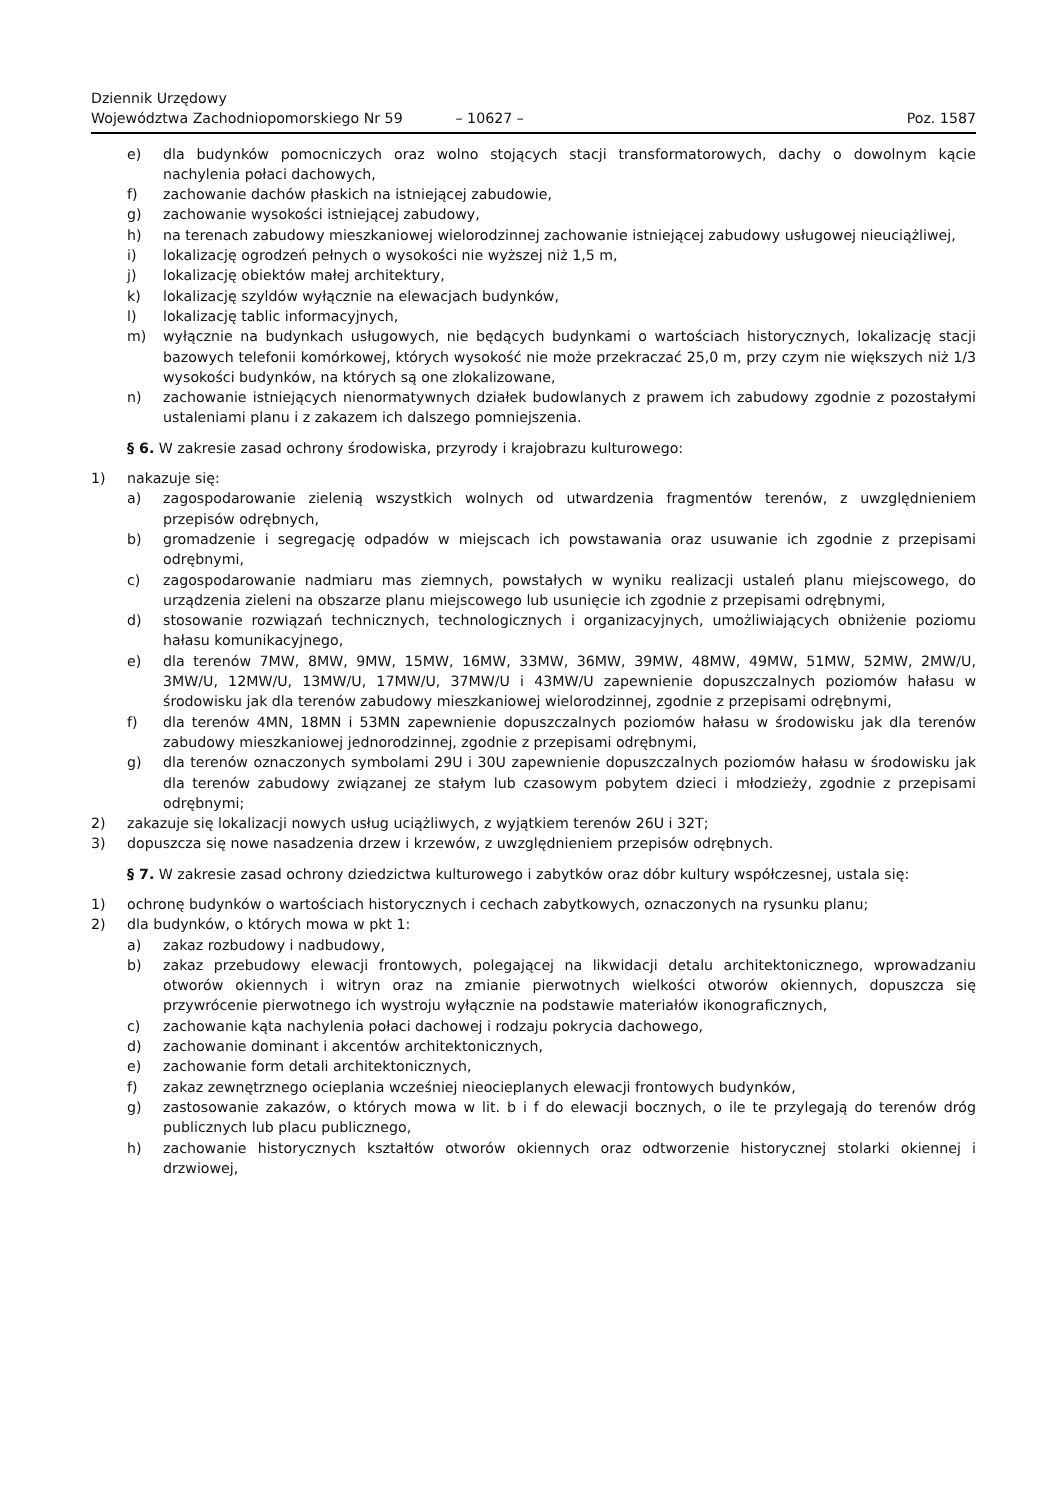Dziennik Urzędowy
Województwa Zachodniopomorskiego Nr 59
– 10627 –
Poz. 1587
e) dla budynków pomocniczych oraz wolno stojących stacji transformatorowych, dachy o dowolnym kącie nachylenia połaci dachowych,
f) zachowanie dachów płaskich na istniejącej zabudowie,
g) zachowanie wysokości istniejącej zabudowy,
h) na terenach zabudowy mieszkaniowej wielorodzinnej zachowanie istniejącej zabudowy usługowej nieuciążliwej,
i) lokalizację ogrodzeń pełnych o wysokości nie wyższej niż 1,5 m,
j) lokalizację obiektów małej architektury,
k) lokalizację szyldów wyłącznie na elewacjach budynków,
l) lokalizację tablic informacyjnych,
m) wyłącznie na budynkach usługowych, nie będących budynkami o wartościach historycznych, lokalizację stacji bazowych telefonii komórkowej, których wysokość nie może przekraczać 25,0 m, przy czym nie większych niż 1/3 wysokości budynków, na których są one zlokalizowane,
n) zachowanie istniejących nienormatywnych działek budowlanych z prawem ich zabudowy zgodnie z pozostałymi ustaleniami planu i z zakazem ich dalszego pomniejszenia.
§ 6. W zakresie zasad ochrony środowiska, przyrody i krajobrazu kulturowego:
1) nakazuje się:
a) zagospodarowanie zielenią wszystkich wolnych od utwardzenia fragmentów terenów, z uwzględnieniem przepisów odrębnych,
b) gromadzenie i segregację odpadów w miejscach ich powstawania oraz usuwanie ich zgodnie z przepisami odrębnymi,
c) zagospodarowanie nadmiaru mas ziemnych, powstałych w wyniku realizacji ustaleń planu miejscowego, do urządzenia zieleni na obszarze planu miejscowego lub usunięcie ich zgodnie z przepisami odrębnymi,
d) stosowanie rozwiązań technicznych, technologicznych i organizacyjnych, umożliwiających obniżenie poziomu hałasu komunikacyjnego,
e) dla terenów 7MW, 8MW, 9MW, 15MW, 16MW, 33MW, 36MW, 39MW, 48MW, 49MW, 51MW, 52MW, 2MW/U, 3MW/U, 12MW/U, 13MW/U, 17MW/U, 37MW/U i 43MW/U zapewnienie dopuszczalnych poziomów hałasu w środowisku jak dla terenów zabudowy mieszkaniowej wielorodzinnej, zgodnie z przepisami odrębnymi,
f) dla terenów 4MN, 18MN i 53MN zapewnienie dopuszczalnych poziomów hałasu w środowisku jak dla terenów zabudowy mieszkaniowej jednorodzinnej, zgodnie z przepisami odrębnymi,
g) dla terenów oznaczonych symbolami 29U i 30U zapewnienie dopuszczalnych poziomów hałasu w środowisku jak dla terenów zabudowy związanej ze stałym lub czasowym pobytem dzieci i młodzieży, zgodnie z przepisami odrębnymi;
2) zakazuje się lokalizacji nowych usług uciążliwych, z wyjątkiem terenów 26U i 32T;
3) dopuszcza się nowe nasadzenia drzew i krzewów, z uwzględnieniem przepisów odrębnych.
§ 7. W zakresie zasad ochrony dziedzictwa kulturowego i zabytków oraz dóbr kultury współczesnej, ustala się:
1) ochronę budynków o wartościach historycznych i cechach zabytkowych, oznaczonych na rysunku planu;
2) dla budynków, o których mowa w pkt 1:
a) zakaz rozbudowy i nadbudowy,
b) zakaz przebudowy elewacji frontowych, polegającej na likwidacji detalu architektonicznego, wprowadzaniu otworów okiennych i witryn oraz na zmianie pierwotnych wielkości otworów okiennych, dopuszcza się przywrócenie pierwotnego ich wystroju wyłącznie na podstawie materiałów ikonograficznych,
c) zachowanie kąta nachylenia połaci dachowej i rodzaju pokrycia dachowego,
d) zachowanie dominant i akcentów architektonicznych,
e) zachowanie form detali architektonicznych,
f) zakaz zewnętrznego ocieplania wcześniej nieocieplanych elewacji frontowych budynków,
g) zastosowanie zakazów, o których mowa w lit. b i f do elewacji bocznych, o ile te przylegają do terenów dróg publicznych lub placu publicznego,
h) zachowanie historycznych kształtów otworów okiennych oraz odtworzenie historycznej stolarki okiennej i drzwiowej,